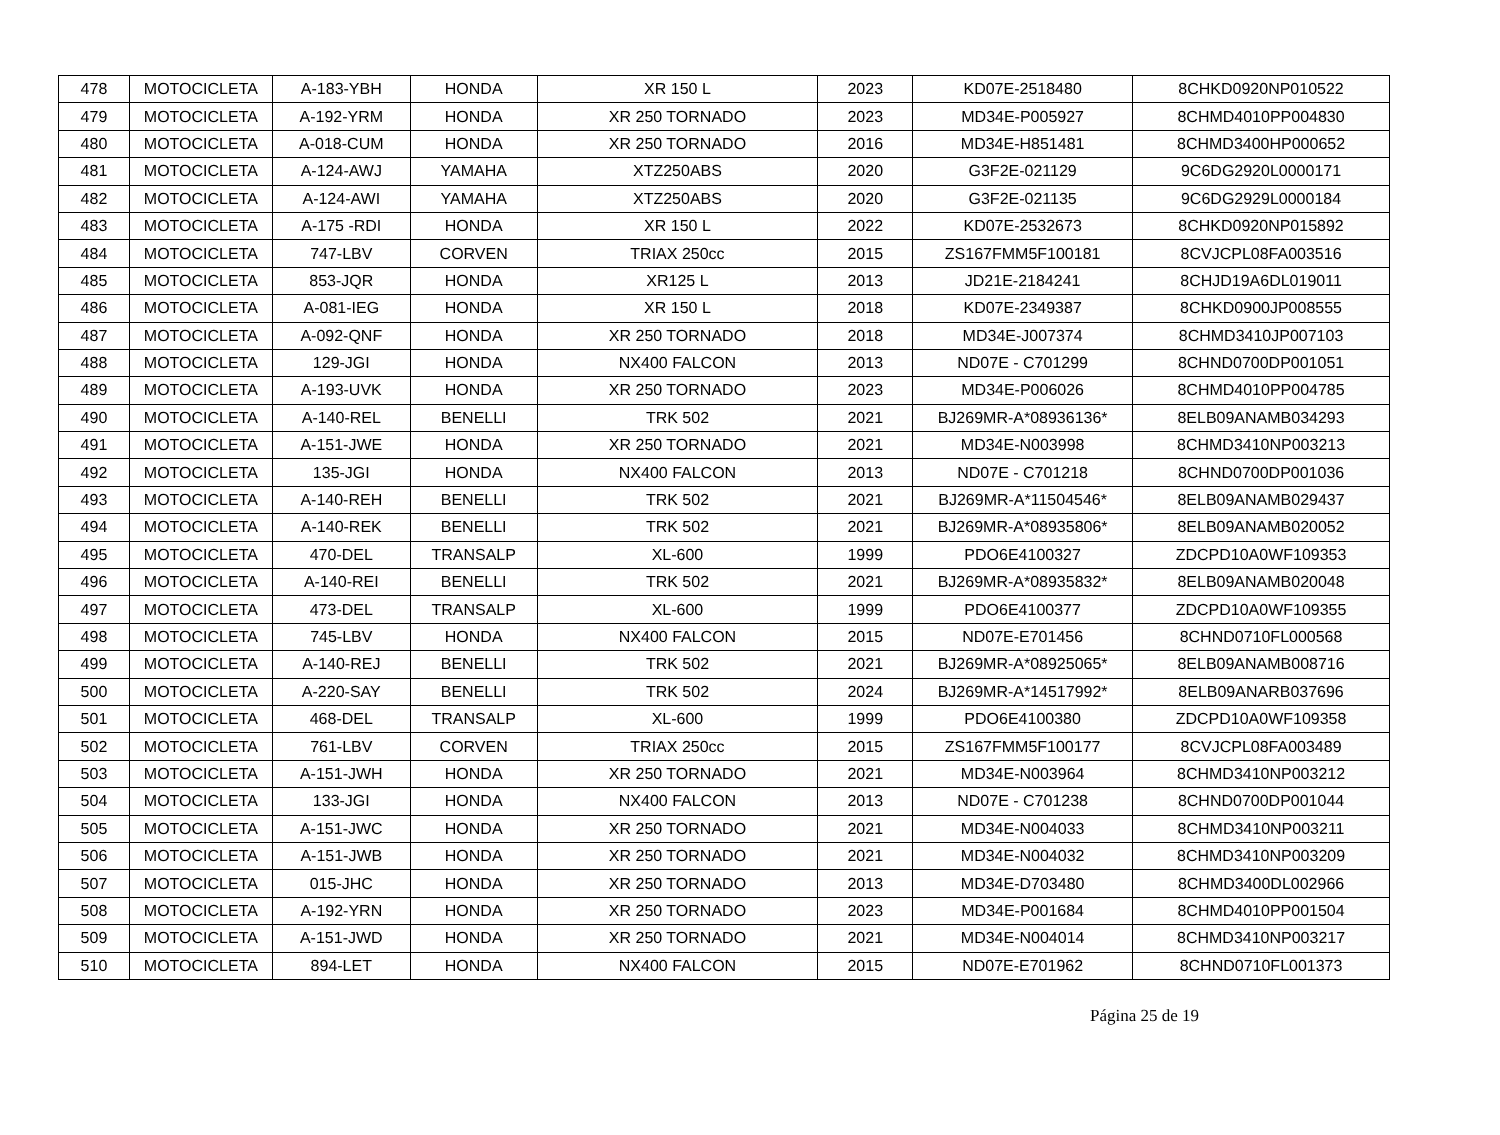| 478 | MOTOCICLETA | A-183-YBH | HONDA | XR 150 L | 2023 | KD07E-2518480 | 8CHKD0920NP010522 |
| 479 | MOTOCICLETA | A-192-YRM | HONDA | XR 250 TORNADO | 2023 | MD34E-P005927 | 8CHMD4010PP004830 |
| 480 | MOTOCICLETA | A-018-CUM | HONDA | XR 250 TORNADO | 2016 | MD34E-H851481 | 8CHMD3400HP000652 |
| 481 | MOTOCICLETA | A-124-AWJ | YAMAHA | XTZ250ABS | 2020 | G3F2E-021129 | 9C6DG2920L0000171 |
| 482 | MOTOCICLETA | A-124-AWI | YAMAHA | XTZ250ABS | 2020 | G3F2E-021135 | 9C6DG2929L0000184 |
| 483 | MOTOCICLETA | A-175 -RDI | HONDA | XR 150 L | 2022 | KD07E-2532673 | 8CHKD0920NP015892 |
| 484 | MOTOCICLETA | 747-LBV | CORVEN | TRIAX 250cc | 2015 | ZS167FMM5F100181 | 8CVJCPL08FA003516 |
| 485 | MOTOCICLETA | 853-JQR | HONDA | XR125 L | 2013 | JD21E-2184241 | 8CHJD19A6DL019011 |
| 486 | MOTOCICLETA | A-081-IEG | HONDA | XR 150 L | 2018 | KD07E-2349387 | 8CHKD0900JP008555 |
| 487 | MOTOCICLETA | A-092-QNF | HONDA | XR 250 TORNADO | 2018 | MD34E-J007374 | 8CHMD3410JP007103 |
| 488 | MOTOCICLETA | 129-JGI | HONDA | NX400 FALCON | 2013 | ND07E - C701299 | 8CHND0700DP001051 |
| 489 | MOTOCICLETA | A-193-UVK | HONDA | XR 250 TORNADO | 2023 | MD34E-P006026 | 8CHMD4010PP004785 |
| 490 | MOTOCICLETA | A-140-REL | BENELLI | TRK 502 | 2021 | BJ269MR-A*08936136* | 8ELB09ANAMB034293 |
| 491 | MOTOCICLETA | A-151-JWE | HONDA | XR 250 TORNADO | 2021 | MD34E-N003998 | 8CHMD3410NP003213 |
| 492 | MOTOCICLETA | 135-JGI | HONDA | NX400 FALCON | 2013 | ND07E - C701218 | 8CHND0700DP001036 |
| 493 | MOTOCICLETA | A-140-REH | BENELLI | TRK 502 | 2021 | BJ269MR-A*11504546* | 8ELB09ANAMB029437 |
| 494 | MOTOCICLETA | A-140-REK | BENELLI | TRK 502 | 2021 | BJ269MR-A*08935806* | 8ELB09ANAMB020052 |
| 495 | MOTOCICLETA | 470-DEL | TRANSALP | XL-600 | 1999 | PDO6E4100327 | ZDCPD10A0WF109353 |
| 496 | MOTOCICLETA | A-140-REI | BENELLI | TRK 502 | 2021 | BJ269MR-A*08935832* | 8ELB09ANAMB020048 |
| 497 | MOTOCICLETA | 473-DEL | TRANSALP | XL-600 | 1999 | PDO6E4100377 | ZDCPD10A0WF109355 |
| 498 | MOTOCICLETA | 745-LBV | HONDA | NX400 FALCON | 2015 | ND07E-E701456 | 8CHND0710FL000568 |
| 499 | MOTOCICLETA | A-140-REJ | BENELLI | TRK 502 | 2021 | BJ269MR-A*08925065* | 8ELB09ANAMB008716 |
| 500 | MOTOCICLETA | A-220-SAY | BENELLI | TRK 502 | 2024 | BJ269MR-A*14517992* | 8ELB09ANARB037696 |
| 501 | MOTOCICLETA | 468-DEL | TRANSALP | XL-600 | 1999 | PDO6E4100380 | ZDCPD10A0WF109358 |
| 502 | MOTOCICLETA | 761-LBV | CORVEN | TRIAX 250cc | 2015 | ZS167FMM5F100177 | 8CVJCPL08FA003489 |
| 503 | MOTOCICLETA | A-151-JWH | HONDA | XR 250 TORNADO | 2021 | MD34E-N003964 | 8CHMD3410NP003212 |
| 504 | MOTOCICLETA | 133-JGI | HONDA | NX400 FALCON | 2013 | ND07E - C701238 | 8CHND0700DP001044 |
| 505 | MOTOCICLETA | A-151-JWC | HONDA | XR 250 TORNADO | 2021 | MD34E-N004033 | 8CHMD3410NP003211 |
| 506 | MOTOCICLETA | A-151-JWB | HONDA | XR 250 TORNADO | 2021 | MD34E-N004032 | 8CHMD3410NP003209 |
| 507 | MOTOCICLETA | 015-JHC | HONDA | XR 250 TORNADO | 2013 | MD34E-D703480 | 8CHMD3400DL002966 |
| 508 | MOTOCICLETA | A-192-YRN | HONDA | XR 250 TORNADO | 2023 | MD34E-P001684 | 8CHMD4010PP001504 |
| 509 | MOTOCICLETA | A-151-JWD | HONDA | XR 250 TORNADO | 2021 | MD34E-N004014 | 8CHMD3410NP003217 |
| 510 | MOTOCICLETA | 894-LET | HONDA | NX400 FALCON | 2015 | ND07E-E701962 | 8CHND0710FL001373 |
Página 25 de 19